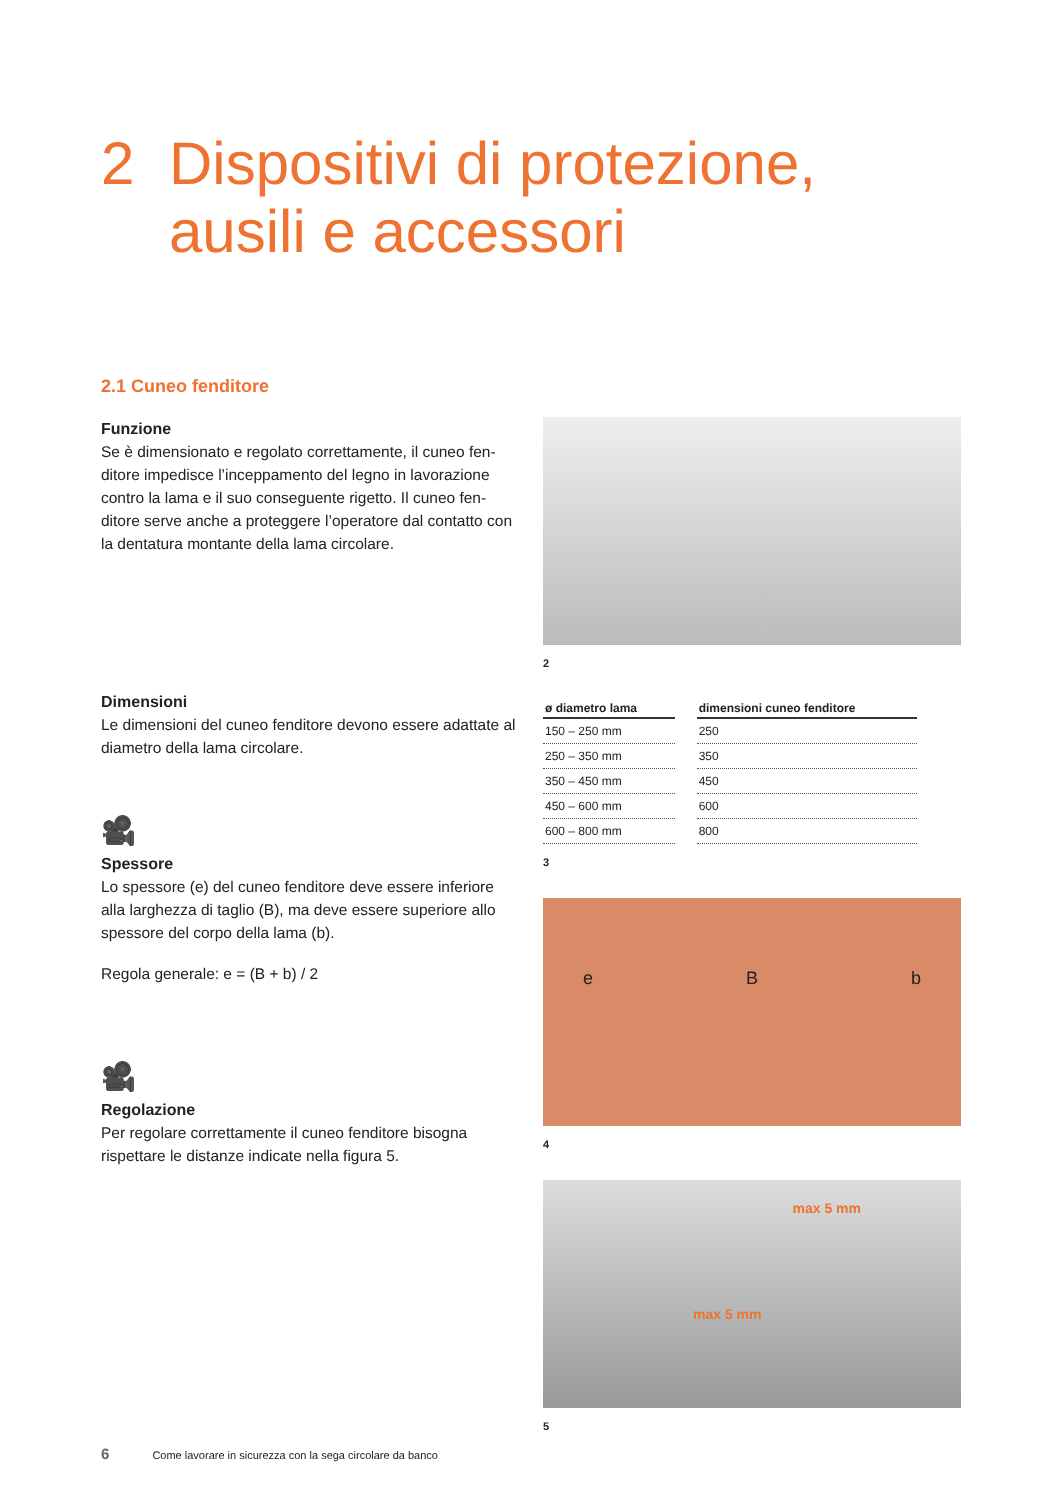2 Dispositivi di protezione,
ausili e accessori
2.1 Cuneo fenditore
Funzione
Se è dimensionato e regolato correttamente, il cuneo fen-ditore impedisce l’inceppamento del legno in lavorazione contro la lama e il suo conseguente rigetto. Il cuneo fen-ditore serve anche a proteggere l’operatore dal contatto con la dentatura montante della lama circolare.
Dimensioni
Le dimensioni del cuneo fenditore devono essere adattate al diametro della lama circolare.
🎥
Spessore
Lo spessore (e) del cuneo fenditore deve essere inferiore alla larghezza di taglio (B), ma deve essere superiore allo spessore del corpo della lama (b).
Regola generale: e = (B + b) / 2
🎥
Regolazione
Per regolare correttamente il cuneo fenditore bisogna rispettare le distanze indicate nella figura 5.
2
| ø diametro lama | dimensioni cuneo fenditore |
| --- | --- |
| 150 – 250 mm | 250 |
| 250 – 350 mm | 350 |
| 350 – 450 mm | 450 |
| 450 – 600 mm | 600 |
| 600 – 800 mm | 800 |
3
e B b
4
max 5 mm
max 5 mm
5
6 Come lavorare in sicurezza con la sega circolare da banco